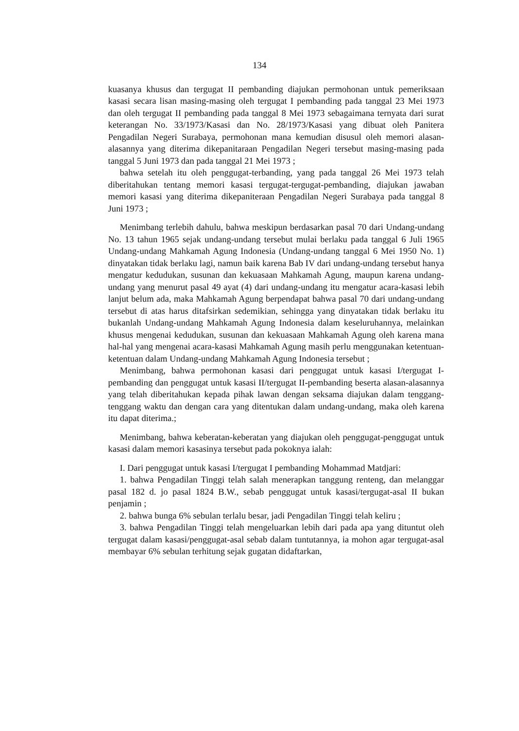134
kuasanya khusus dan tergugat II pembanding diajukan permohonan untuk pemeriksaan kasasi secara lisan masing-masing oleh tergugat I pembanding pada tanggal 23 Mei 1973 dan oleh tergugat II pembanding pada tanggal 8 Mei 1973 sebagaimana ternyata dari surat keterangan No. 33/1973/Kasasi dan No. 28/1973/Kasasi yang dibuat oleh Panitera Pengadilan Negeri Surabaya, permohonan mana kemudian disusul oleh memori alasan-alasannya yang diterima dikepanitaraan Pengadilan Negeri tersebut masing-masing pada tanggal 5 Juni 1973 dan pada tanggal 21 Mei 1973 ;
bahwa setelah itu oleh penggugat-terbanding, yang pada tanggal 26 Mei 1973 telah diberitahukan tentang memori kasasi tergugat-tergugat-pembanding, diajukan jawaban memori kasasi yang diterima dikepaniteraan Pengadilan Negeri Surabaya pada tanggal 8 Juni 1973 ;
Menimbang terlebih dahulu, bahwa meskipun berdasarkan pasal 70 dari Undang-undang No. 13 tahun 1965 sejak undang-undang tersebut mulai berlaku pada tanggal 6 Juli 1965 Undang-undang Mahkamah Agung Indonesia (Undang-undang tanggal 6 Mei 1950 No. 1) dinyatakan tidak berlaku lagi, namun baik karena Bab IV dari undang-undang tersebut hanya mengatur kedudukan, susunan dan kekuasaan Mahkamah Agung, maupun karena undang-undang yang menurut pasal 49 ayat (4) dari undang-undang itu mengatur acara-kasasi lebih lanjut belum ada, maka Mahkamah Agung berpendapat bahwa pasal 70 dari undang-undang tersebut di atas harus ditafsirkan sedemikian, sehingga yang dinyatakan tidak berlaku itu bukanlah Undang-undang Mahkamah Agung Indonesia dalam keseluruhannya, melainkan khusus mengenai kedudukan, susunan dan kekuasaan Mahkamah Agung oleh karena mana hal-hal yang mengenai acara-kasasi Mahkamah Agung masih perlu menggunakan ketentuan-ketentuan dalam Undang-undang Mahkamah Agung Indonesia tersebut ;
Menimbang, bahwa permohonan kasasi dari penggugat untuk kasasi I/tergugat I-pembanding dan penggugat untuk kasasi II/tergugat II-pembanding beserta alasan-alasannya yang telah diberitahukan kepada pihak lawan dengan seksama diajukan dalam tenggang-tenggang waktu dan dengan cara yang ditentukan dalam undang-undang, maka oleh karena itu dapat diterima.;
Menimbang, bahwa keberatan-keberatan yang diajukan oleh penggugat-penggugat untuk kasasi dalam memori kasasinya tersebut pada pokoknya ialah:
I. Dari penggugat untuk kasasi I/tergugat I pembanding Mohammad Matdjari:
1. bahwa Pengadilan Tinggi telah salah menerapkan tanggung renteng, dan melanggar pasal 182 d. jo pasal 1824 B.W., sebab penggugat untuk kasasi/tergugat-asal II bukan penjamin ;
2. bahwa bunga 6% sebulan terlalu besar, jadi Pengadilan Tinggi telah keliru ;
3. bahwa Pengadilan Tinggi telah mengeluarkan lebih dari pada apa yang dituntut oleh tergugat dalam kasasi/penggugat-asal sebab dalam tuntutannya, ia mohon agar tergugat-asal membayar 6% sebulan terhitung sejak gugatan didaftarkan,